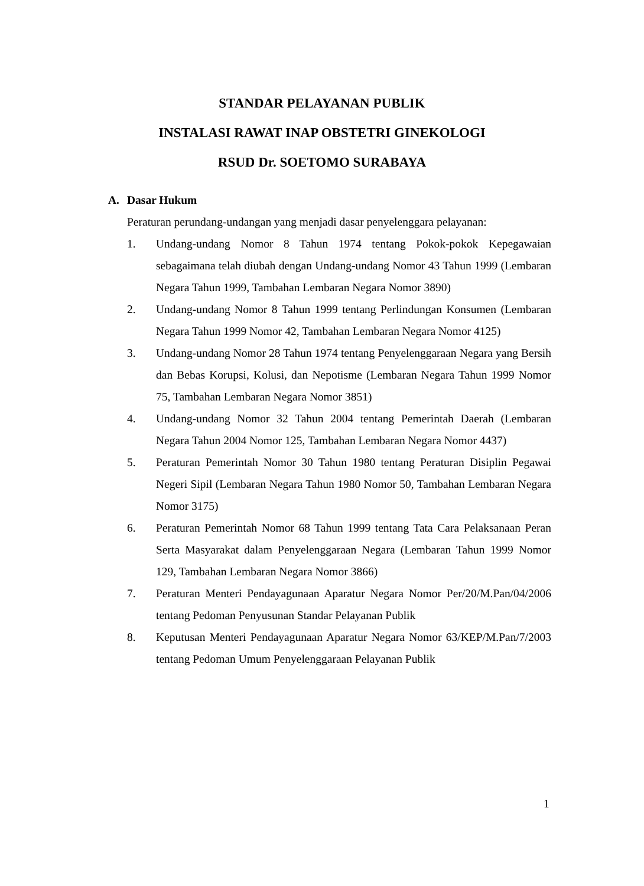STANDAR PELAYANAN PUBLIK
INSTALASI RAWAT INAP OBSTETRI GINEKOLOGI
RSUD Dr. SOETOMO SURABAYA
A. Dasar Hukum
Peraturan perundang-undangan yang menjadi dasar penyelenggara pelayanan:
1. Undang-undang Nomor 8 Tahun 1974 tentang Pokok-pokok Kepegawaian sebagaimana telah diubah dengan Undang-undang Nomor 43 Tahun 1999 (Lembaran Negara Tahun 1999, Tambahan Lembaran Negara Nomor 3890)
2. Undang-undang Nomor 8 Tahun 1999 tentang Perlindungan Konsumen (Lembaran Negara Tahun 1999 Nomor 42, Tambahan Lembaran Negara Nomor 4125)
3. Undang-undang Nomor 28 Tahun 1974 tentang Penyelenggaraan Negara yang Bersih dan Bebas Korupsi, Kolusi, dan Nepotisme (Lembaran Negara Tahun 1999 Nomor 75, Tambahan Lembaran Negara Nomor 3851)
4. Undang-undang Nomor 32 Tahun 2004 tentang Pemerintah Daerah (Lembaran Negara Tahun 2004 Nomor 125, Tambahan Lembaran Negara Nomor 4437)
5. Peraturan Pemerintah Nomor 30 Tahun 1980 tentang Peraturan Disiplin Pegawai Negeri Sipil (Lembaran Negara Tahun 1980 Nomor 50, Tambahan Lembaran Negara Nomor 3175)
6. Peraturan Pemerintah Nomor 68 Tahun 1999 tentang Tata Cara Pelaksanaan Peran Serta Masyarakat dalam Penyelenggaraan Negara (Lembaran Tahun 1999 Nomor 129, Tambahan Lembaran Negara Nomor 3866)
7. Peraturan Menteri Pendayagunaan Aparatur Negara Nomor Per/20/M.Pan/04/2006 tentang Pedoman Penyusunan Standar Pelayanan Publik
8. Keputusan Menteri Pendayagunaan Aparatur Negara Nomor 63/KEP/M.Pan/7/2003 tentang Pedoman Umum Penyelenggaraan Pelayanan Publik
1